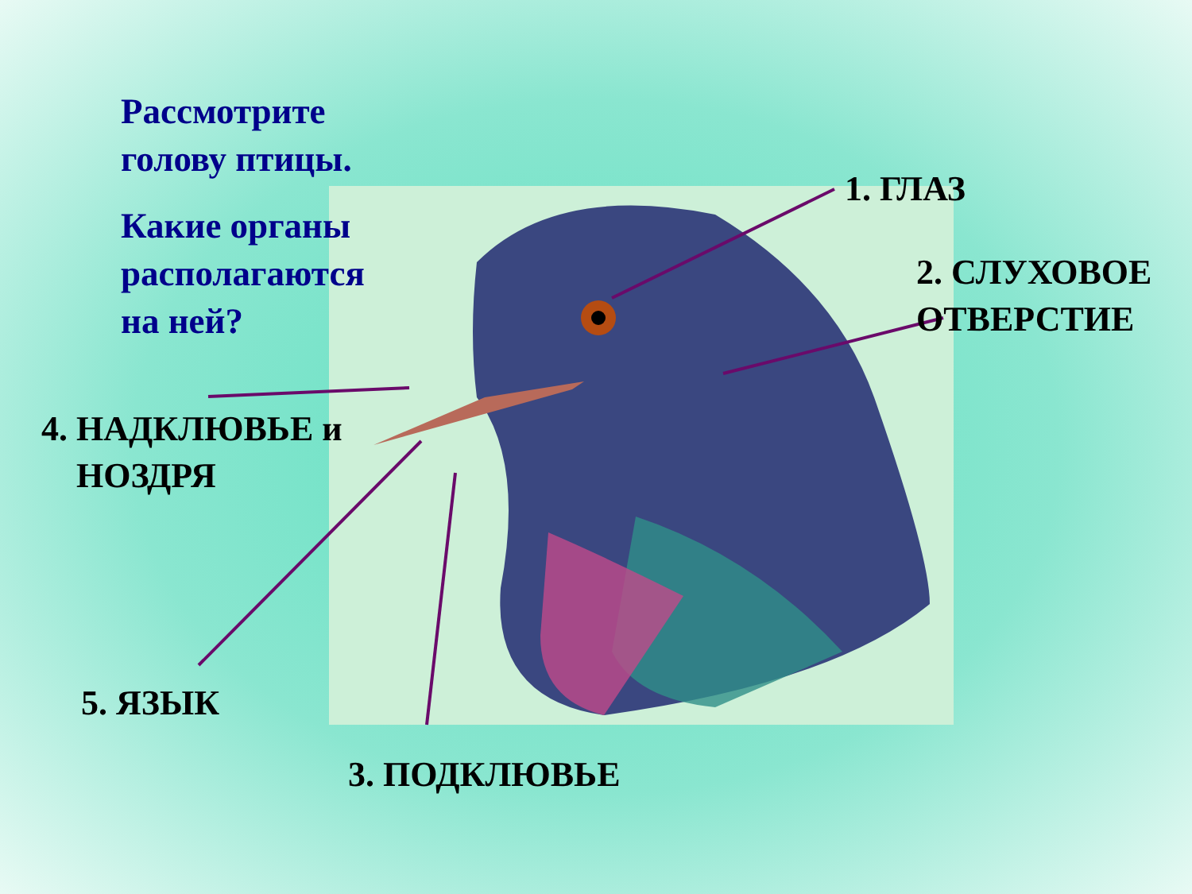Рассмотрите
голову птицы.
Какие органы
располагаются
на ней?
1. ГЛАЗ
2. СЛУХОВОЕ
ОТВЕРСТИЕ
4. НАДКЛЮВЬЕ и
НОЗДРЯ
5. ЯЗЫК
3. ПОДКЛЮВЬЕ